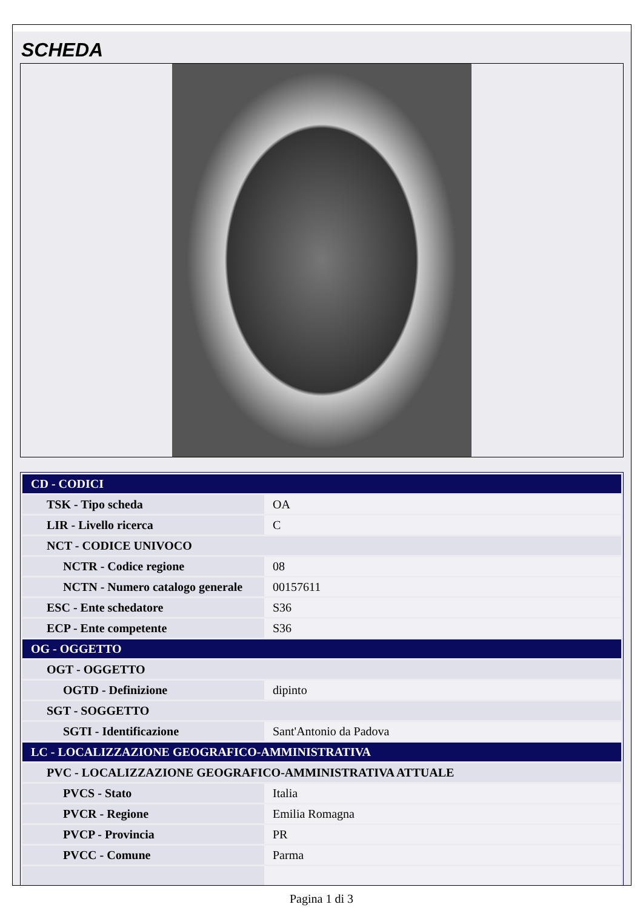SCHEDA
| CD - CODICI | |
| TSK - Tipo scheda | OA |
| LIR - Livello ricerca | C |
| NCT - CODICE UNIVOCO | |
| NCTR - Codice regione | 08 |
| NCTN - Numero catalogo generale | 00157611 |
| ESC - Ente schedatore | S36 |
| ECP - Ente competente | S36 |
| OG - OGGETTO | |
| OGT - OGGETTO | |
| OGTD - Definizione | dipinto |
| SGT - SOGGETTO | |
| SGTI - Identificazione | Sant'Antonio da Padova |
| LC - LOCALIZZAZIONE GEOGRAFICO-AMMINISTRATIVA | |
| PVC - LOCALIZZAZIONE GEOGRAFICO-AMMINISTRATIVA ATTUALE | |
| PVCS - Stato | Italia |
| PVCR - Regione | Emilia Romagna |
| PVCP - Provincia | PR |
| PVCC - Comune | Parma |
Pagina 1 di 3